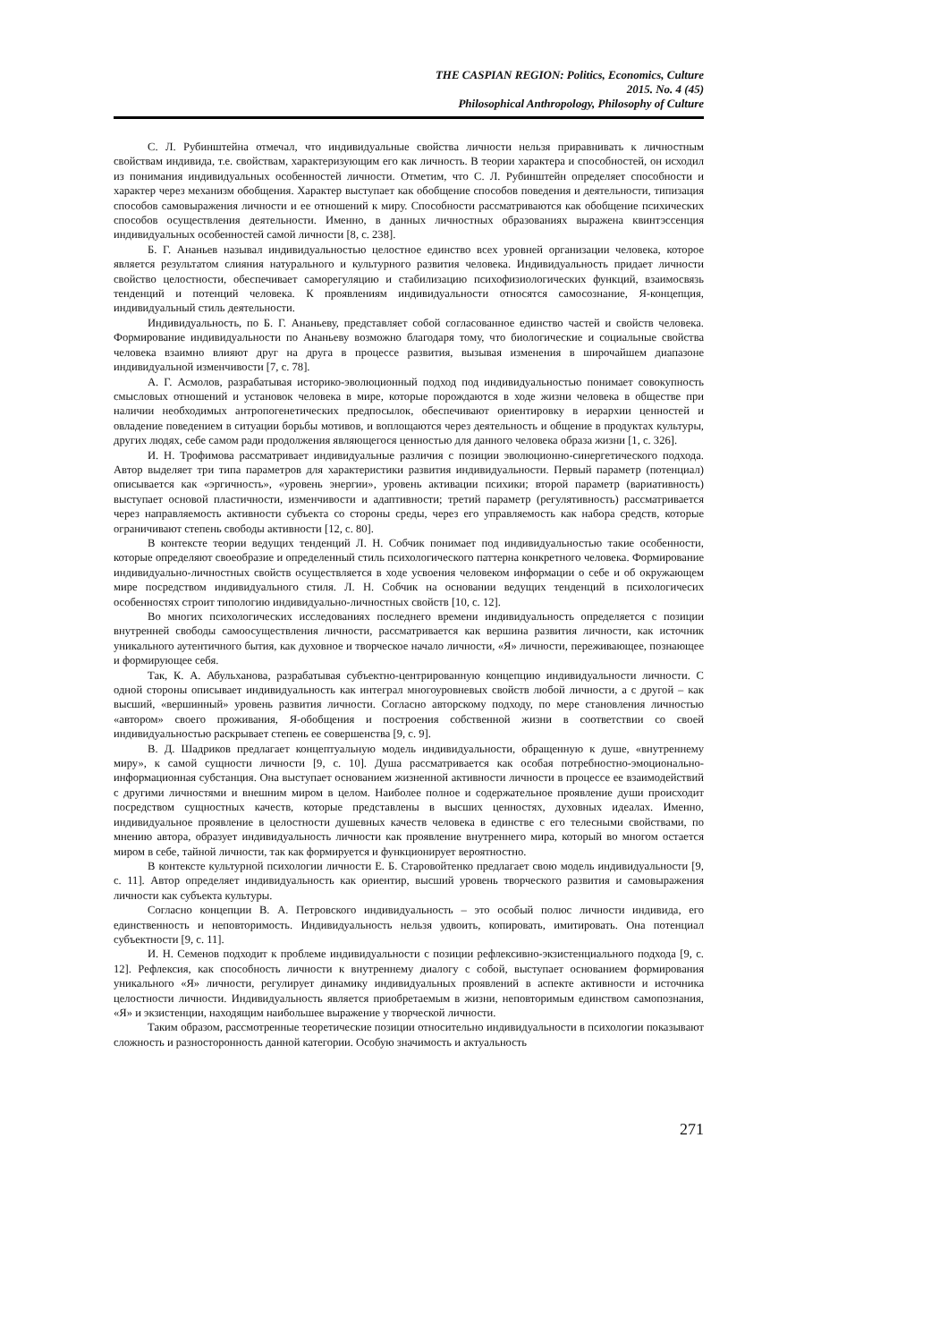THE CASPIAN REGION: Politics, Economics, Culture
2015. No. 4 (45)
Philosophical Anthropology, Philosophy of Culture
С. Л. Рубинштейна отмечал, что индивидуальные свойства личности нельзя приравнивать к личностным свойствам индивида, т.е. свойствам, характеризующим его как личность. В теории характера и способностей, он исходил из понимания индивидуальных особенностей личности. Отметим, что С. Л. Рубинштейн определяет способности и характер через механизм обобщения. Характер выступает как обобщение способов поведения и деятельности, типизация способов самовыражения личности и ее отношений к миру. Способности рассматриваются как обобщение психических способов осуществления деятельности. Именно, в данных личностных образованиях выражена квинтэссенция индивидуальных особенностей самой личности [8, с. 238].
Б. Г. Ананьев называл индивидуальностью целостное единство всех уровней организации человека, которое является результатом слияния натурального и культурного развития человека. Индивидуальность придает личности свойство целостности, обеспечивает саморегуляцию и стабилизацию психофизиологических функций, взаимосвязь тенденций и потенций человека. К проявлениям индивидуальности относятся самосознание, Я-концепция, индивидуальный стиль деятельности.
Индивидуальность, по Б. Г. Ананьеву, представляет собой согласованное единство частей и свойств человека. Формирование индивидуальности по Ананьеву возможно благодаря тому, что биологические и социальные свойства человека взаимно влияют друг на друга в процессе развития, вызывая изменения в широчайшем диапазоне индивидуальной изменчивости [7, с. 78].
А. Г. Асмолов, разрабатывая историко-эволюционный подход под индивидуальностью понимает совокупность смысловых отношений и установок человека в мире, которые порождаются в ходе жизни человека в обществе при наличии необходимых антропогенетических предпосылок, обеспечивают ориентировку в иерархии ценностей и овладение поведением в ситуации борьбы мотивов, и воплощаются через деятельность и общение в продуктах культуры, других людях, себе самом ради продолжения являющегося ценностью для данного человека образа жизни [1, с. 326].
И. Н. Трофимова рассматривает индивидуальные различия с позиции эволюционно-синергетического подхода. Автор выделяет три типа параметров для характеристики развития индивидуальности. Первый параметр (потенциал) описывается как «эргичность», «уровень энергии», уровень активации психики; второй параметр (вариативность) выступает основой пластичности, изменчивости и адаптивности; третий параметр (регулятивность) рассматривается через направляемость активности субъекта со стороны среды, через его управляемость как набора средств, которые ограничивают степень свободы активности [12, с. 80].
В контексте теории ведущих тенденций Л. Н. Собчик понимает под индивидуальностью такие особенности, которые определяют своеобразие и определенный стиль психологического паттерна конкретного человека. Формирование индивидуально-личностных свойств осуществляется в ходе усвоения человеком информации о себе и об окружающем мире посредством индивидуального стиля. Л. Н. Собчик на основании ведущих тенденций в психологичесих особенностях строит типологию индивидуально-личностных свойств [10, с. 12].
Во многих психологических исследованиях последнего времени индивидуальность определяется с позиции внутренней свободы самоосуществления личности, рассматривается как вершина развития личности, как источник уникального аутентичного бытия, как духовное и творческое начало личности, «Я» личности, переживающее, познающее и формирующее себя.
Так, К. А. Абульханова, разрабатывая субъектно-центрированную концепцию индивидуальности личности. С одной стороны описывает индивидуальность как интеграл многоуровневых свойств любой личности, а с другой – как высший, «вершинный» уровень развития личности. Согласно авторскому подходу, по мере становления личностью «автором» своего проживания, Я-обобщения и построения собственной жизни в соответствии со своей индивидуальностью раскрывает степень ее совершенства [9, с. 9].
В. Д. Шадриков предлагает концептуальную модель индивидуальности, обращенную к душе, «внутреннему миру», к самой сущности личности [9, с. 10]. Душа рассматривается как особая потребностно-эмоционально-информационная субстанция. Она выступает основанием жизненной активности личности в процессе ее взаимодействий с другими личностями и внешним миром в целом. Наиболее полное и содержательное проявление души происходит посредством сущностных качеств, которые представлены в высших ценностях, духовных идеалах. Именно, индивидуальное проявление в целостности душевных качеств человека в единстве с его телесными свойствами, по мнению автора, образует индивидуальность личности как проявление внутреннего мира, который во многом остается миром в себе, тайной личности, так как формируется и функционирует вероятностно.
В контексте культурной психологии личности Е. Б. Старовойтенко предлагает свою модель индивидуальности [9, с. 11]. Автор определяет индивидуальность как ориентир, высший уровень творческого развития и самовыражения личности как субъекта культуры.
Согласно концепции В. А. Петровского индивидуальность – это особый полюс личности индивида, его единственность и неповторимость. Индивидуальность нельзя удвоить, копировать, имитировать. Она потенциал субъектности [9, с. 11].
И. Н. Семенов подходит к проблеме индивидуальности с позиции рефлексивно-экзистенциального подхода [9, с. 12]. Рефлексия, как способность личности к внутреннему диалогу с собой, выступает основанием формирования уникального «Я» личности, регулирует динамику индивидуальных проявлений в аспекте активности и источника целостности личности. Индивидуальность является приобретаемым в жизни, неповторимым единством самопознания, «Я» и экзистенции, находящим наибольшее выражение у творческой личности.
Таким образом, рассмотренные теоретические позиции относительно индивидуальности в психологии показывают сложность и разносторонность данной категории. Особую значимость и актуальность
271